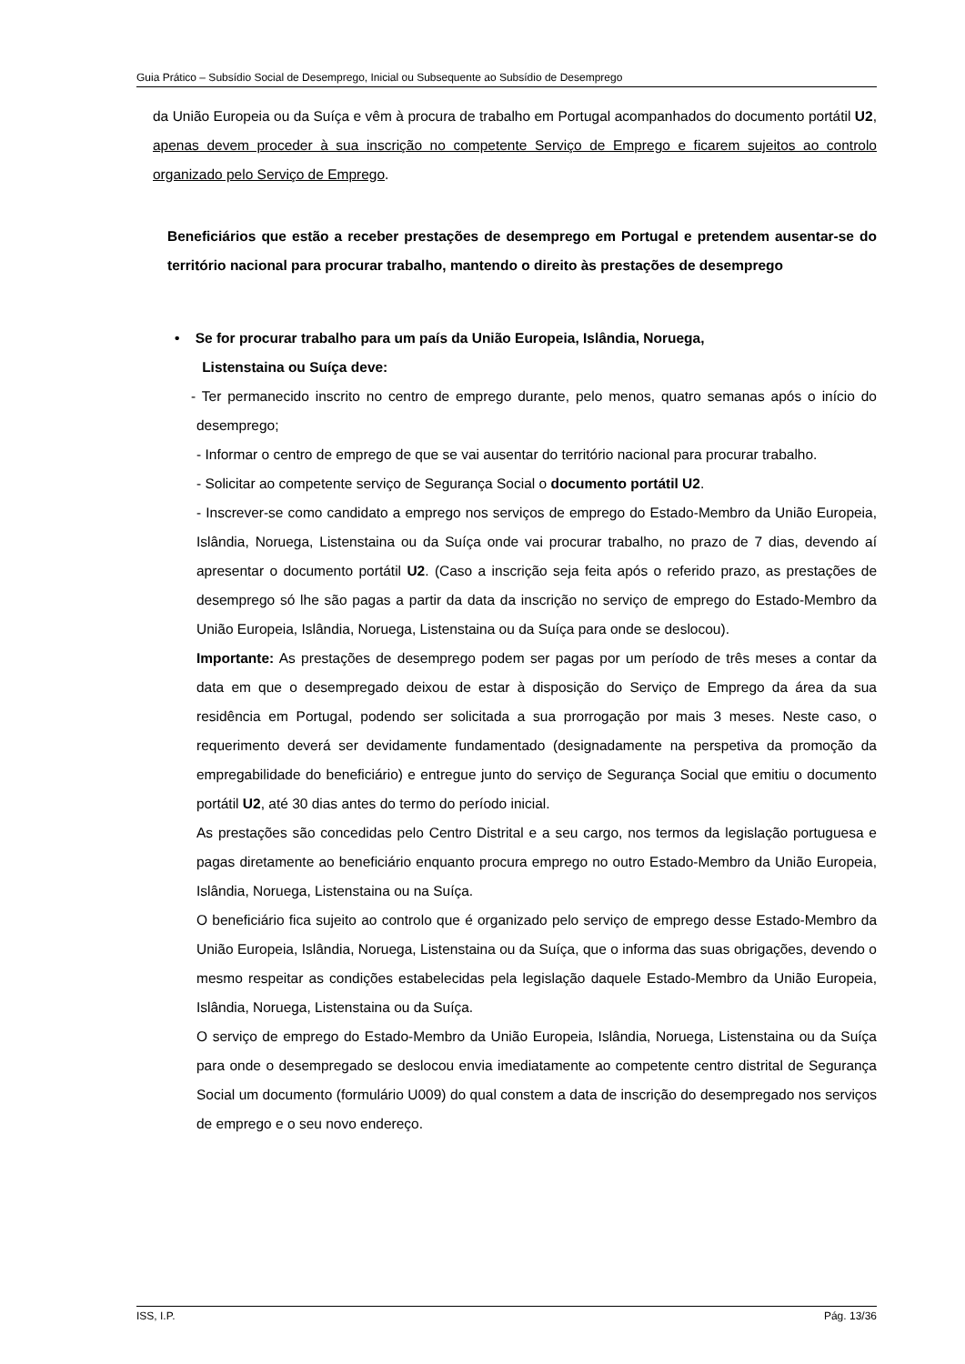Guia Prático – Subsídio Social de Desemprego, Inicial ou Subsequente ao Subsídio de Desemprego
da União Europeia ou da Suíça e vêm à procura de trabalho em Portugal acompanhados do documento portátil U2, apenas devem proceder à sua inscrição no competente Serviço de Emprego e ficarem sujeitos ao controlo organizado pelo Serviço de Emprego.
Beneficiários que estão a receber prestações de desemprego em Portugal e pretendem ausentar-se do território nacional para procurar trabalho, mantendo o direito às prestações de desemprego
• Se for procurar trabalho para um país da União Europeia, Islândia, Noruega,
Listenstaina ou Suíça deve:
- Ter permanecido inscrito no centro de emprego durante, pelo menos, quatro semanas após o início do desemprego;
- Informar o centro de emprego de que se vai ausentar do território nacional para procurar trabalho.
- Solicitar ao competente serviço de Segurança Social o documento portátil U2.
- Inscrever-se como candidato a emprego nos serviços de emprego do Estado-Membro da União Europeia, Islândia, Noruega, Listenstaina ou da Suíça onde vai procurar trabalho, no prazo de 7 dias, devendo aí apresentar o documento portátil U2. (Caso a inscrição seja feita após o referido prazo, as prestações de desemprego só lhe são pagas a partir da data da inscrição no serviço de emprego do Estado-Membro da União Europeia, Islândia, Noruega, Listenstaina ou da Suíça para onde se deslocou).
Importante: As prestações de desemprego podem ser pagas por um período de três meses a contar da data em que o desempregado deixou de estar à disposição do Serviço de Emprego da área da sua residência em Portugal, podendo ser solicitada a sua prorrogação por mais 3 meses. Neste caso, o requerimento deverá ser devidamente fundamentado (designadamente na perspetiva da promoção da empregabilidade do beneficiário) e entregue junto do serviço de Segurança Social que emitiu o documento portátil U2, até 30 dias antes do termo do período inicial.
As prestações são concedidas pelo Centro Distrital e a seu cargo, nos termos da legislação portuguesa e pagas diretamente ao beneficiário enquanto procura emprego no outro Estado-Membro da União Europeia, Islândia, Noruega, Listenstaina ou na Suíça.
O beneficiário fica sujeito ao controlo que é organizado pelo serviço de emprego desse Estado-Membro da União Europeia, Islândia, Noruega, Listenstaina ou da Suíça, que o informa das suas obrigações, devendo o mesmo respeitar as condições estabelecidas pela legislação daquele Estado-Membro da União Europeia, Islândia, Noruega, Listenstaina ou da Suíça.
O serviço de emprego do Estado-Membro da União Europeia, Islândia, Noruega, Listenstaina ou da Suíça para onde o desempregado se deslocou envia imediatamente ao competente centro distrital de Segurança Social um documento (formulário U009) do qual constem a data de inscrição do desempregado nos serviços de emprego e o seu novo endereço.
ISS, I.P. Pág. 13/36